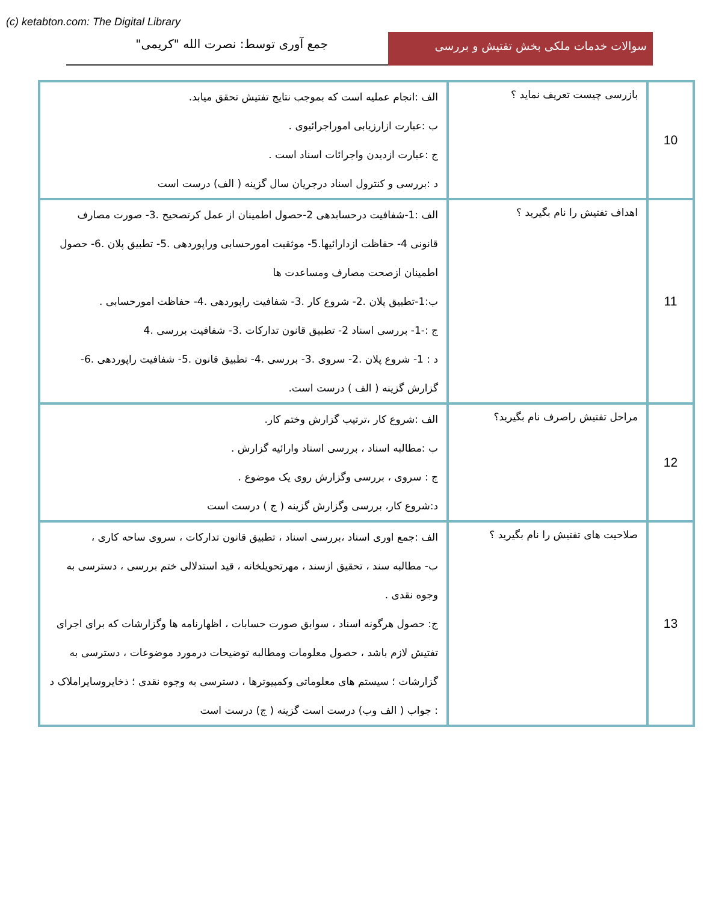(c) ketabton.com: The Digital Library
سوالات خدمات ملکی بخش تفتیش و بررسی
جمع آوری توسط: نصرت الله "کریمی"
| 10 | بازرسی چیست تعریف نماید ؟ | الف :انجام عملیه است که بموجب نتایج تفتیش تحقق میابد. ب :عبارت ازارزیابی اموراجرائیوی . ج :عبارت ازدیدن واجرائات اسناد است . د :بررسی و کنترول اسناد درجریان سال گزینه ( الف) درست است |
| 11 | اهداف تفتیش را نام بگیرید ؟ | الف :1-شفافیت درحسابدهی 2-حصول اطمینان از عمل کرتصحیح .3- صورت مصارف قانونی 4- حفاظت ازدارائیها.5- موثقیت امورحسابی وراپوردهی .5- تطبیق پلان .6- حصول اطمینان ازصحت مصارف ومساعدت ها ب:1-تطبیق پلان .2- شروع کار .3- شفافیت راپوردهی .4- حفاظت امورحسابی . ج :-1- بررسی اسناد 2- تطبیق قانون تدارکات .3- شفافیت بررسی .4 د : 1- شروع پلان .2- سروی .3- بررسی .4- تطبیق قانون .5- شفافیت راپوردهی .6- گزارش گزینه ( الف ) درست است. |
| 12 | مراحل تفتیش راصرف نام بگیرید؟ | الف :شروع کار ،ترتیب گزارش وختم کار. ب :مطالبه اسناد ، بررسی اسناد وارائیه گزارش . ج : سروی ، بررسی وگزارش روی یک موضوع . د:شروع کار، بررسی وگزارش گزینه ( ج ) درست است |
| 13 | صلاحیت های تفتیش را نام بگیرید ؟ | الف :جمع اوری اسناد ،بررسی اسناد ، تطبیق قانون تدارکات ، سروی ساحه کاری ، ب- مطالبه سند ، تحقیق ازسند ، مهرتحویلخانه ، قید استدلالی ختم بررسی ، دسترسی به وجوه نقدی . ج: حصول هرگونه اسناد ، سوابق صورت حسابات ، اظهارنامه ها وگزارشات که برای اجرای تفتیش لازم باشد ، حصول معلومات ومطالبه توضیحات درمورد موضوعات ، دسترسی به گزارشات ؛ سیستم های معلوماتی وکمپیوترها ، دسترسی به وجوه نقدی ؛ ذخایروسایراملاک د : جواب ( الف وب) درست است گزینه ( ج) درست است |